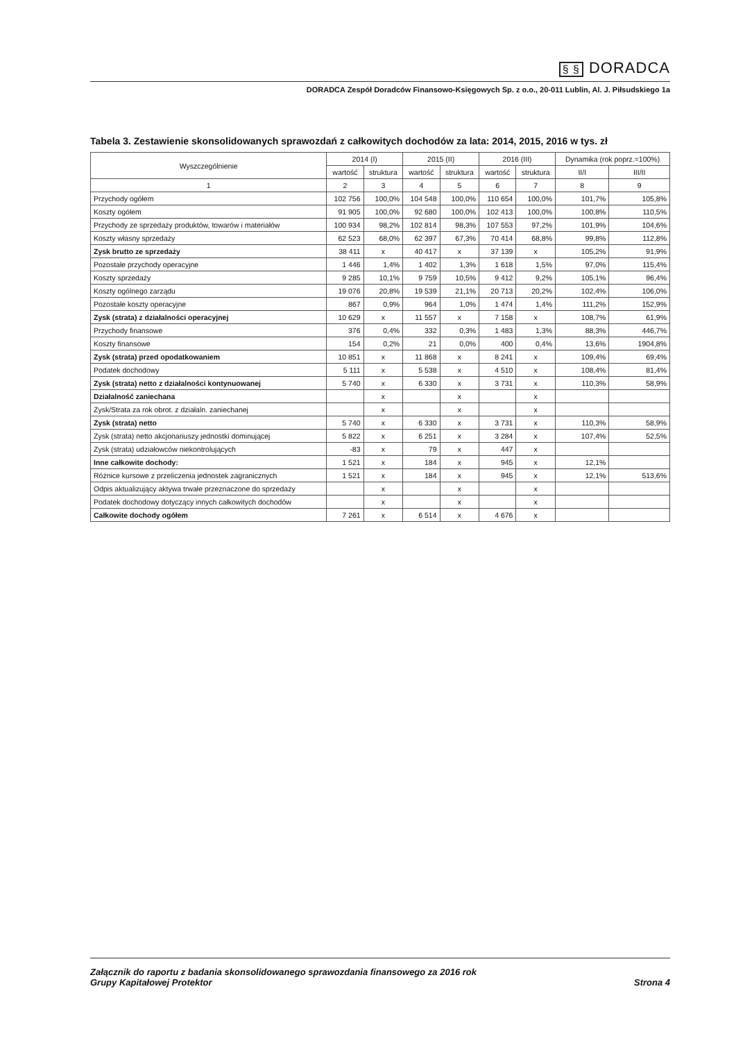§ § DORADCA
DORADCA Zespół Doradców Finansowo-Księgowych Sp. z o.o., 20-011 Lublin, Al. J. Piłsudskiego 1a
Tabela 3. Zestawienie skonsolidowanych sprawozdań z całkowitych dochodów za lata: 2014, 2015, 2016 w tys. zł
| Wyszczególnienie | 2014 (I) | | 2015 (II) | | 2016 (III) | | Dynamika (rok poprz.=100%) | |
| --- | --- | --- | --- | --- | --- | --- | --- | --- |
| | wartość | struktura | wartość | struktura | wartość | struktura | II/I | III/II |
| 1 | 2 | 3 | 4 | 5 | 6 | 7 | 8 | 9 |
| Przychody ogółem | 102 756 | 100,0% | 104 548 | 100,0% | 110 654 | 100,0% | 101,7% | 105,8% |
| Koszty ogółem | 91 905 | 100,0% | 92 680 | 100,0% | 102 413 | 100,0% | 100,8% | 110,5% |
| Przychody ze sprzedaży produktów, towarów i materiałów | 100 934 | 98,2% | 102 814 | 98,3% | 107 553 | 97,2% | 101,9% | 104,6% |
| Koszty własny sprzedaży | 62 523 | 68,0% | 62 397 | 67,3% | 70 414 | 68,8% | 99,8% | 112,8% |
| Zysk brutto ze sprzedaży | 38 411 | x | 40 417 | x | 37 139 | x | 105,2% | 91,9% |
| Pozostałe przychody operacyjne | 1 446 | 1,4% | 1 402 | 1,3% | 1 618 | 1,5% | 97,0% | 115,4% |
| Koszty sprzedaży | 9 285 | 10,1% | 9 759 | 10,5% | 9 412 | 9,2% | 105,1% | 96,4% |
| Koszty ogólnego zarządu | 19 076 | 20,8% | 19 539 | 21,1% | 20 713 | 20,2% | 102,4% | 106,0% |
| Pozostałe koszty operacyjne | 867 | 0,9% | 964 | 1,0% | 1 474 | 1,4% | 111,2% | 152,9% |
| Zysk (strata) z działalności operacyjnej | 10 629 | x | 11 557 | x | 7 158 | x | 108,7% | 61,9% |
| Przychody finansowe | 376 | 0,4% | 332 | 0,3% | 1 483 | 1,3% | 88,3% | 446,7% |
| Koszty finansowe | 154 | 0,2% | 21 | 0,0% | 400 | 0,4% | 13,6% | 1904,8% |
| Zysk (strata) przed opodatkowaniem | 10 851 | x | 11 868 | x | 8 241 | x | 109,4% | 69,4% |
| Podatek dochodowy | 5 111 | x | 5 538 | x | 4 510 | x | 108,4% | 81,4% |
| Zysk (strata) netto z działalności kontynuowanej | 5 740 | x | 6 330 | x | 3 731 | x | 110,3% | 58,9% |
| Działalność zaniechana | | x | | x | | x | | |
| Zysk/Strata za rok obrot. z działaln. zaniechanej | | x | | x | | x | | |
| Zysk (strata) netto | 5 740 | x | 6 330 | x | 3 731 | x | 110,3% | 58,9% |
| Zysk (strata) netto akcjonariuszy jednostki dominującej | 5 822 | x | 6 251 | x | 3 284 | x | 107,4% | 52,5% |
| Zysk (strata) udziałowców niekontrolujących | -83 | x | 79 | x | 447 | x | | |
| Inne całkowite dochody: | 1 521 | x | 184 | x | 945 | x | 12,1% | |
| Różnice kursowe z przeliczenia jednostek zagranicznych | 1 521 | x | 184 | x | 945 | x | 12,1% | 513,6% |
| Odpis aktualizujący aktywa trwałe przeznaczone do sprzedaży | | x | | x | | x | | |
| Podatek dochodowy dotyczący innych całkowitych dochodów | | x | | x | | x | | |
| Całkowite dochody ogółem | 7 261 | x | 6 514 | x | 4 676 | x | | |
Załącznik do raportu z badania skonsolidowanego sprawozdania finansowego za 2016 rok
Grupy Kapitałowej Protektor
Strona 4